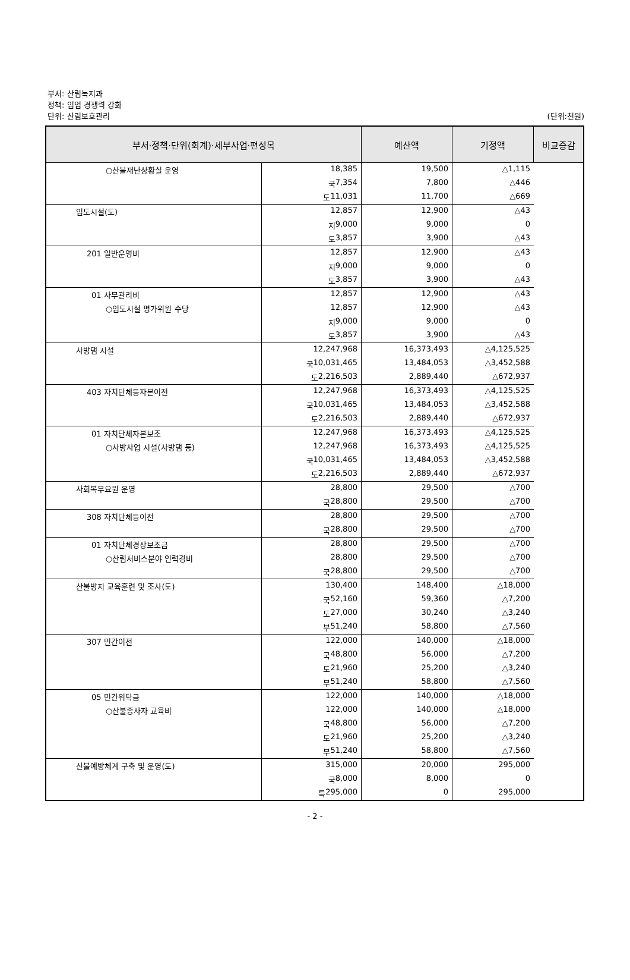부서: 산림녹지과
정책: 임업 경쟁력 강화
단위: 산림보호관리
(단위:천원)
| 부서·정책·단위(회계)·세부사업·편성목 | | 예산액 | 기정액 | 비교증감 |
| --- | --- | --- | --- | --- |
| ○산불재난상황실 운영 | 18,385 | 19,500 | △1,115 | |
| | 국 7,354 | 7,800 | △446 | |
| | 도 11,031 | 11,700 | △669 | |
| 임도시설(도) | 12,857 | 12,900 | △43 | |
| | 지 9,000 | 9,000 | 0 | |
| | 도 3,857 | 3,900 | △43 | |
| 201 일반운영비 | 12,857 | 12,900 | △43 | |
| | 지 9,000 | 9,000 | 0 | |
| | 도 3,857 | 3,900 | △43 | |
| 01 사무관리비 | 12,857 | 12,900 | △43 | |
| ○임도시설 평가위원 수당 | 12,857 | 12,900 | △43 | |
| | 지 9,000 | 9,000 | 0 | |
| | 도 3,857 | 3,900 | △43 | |
| 사방댐 시설 | 12,247,968 | 16,373,493 | △4,125,525 | |
| | 국 10,031,465 | 13,484,053 | △3,452,588 | |
| | 도 2,216,503 | 2,889,440 | △672,937 | |
| 403 자치단체등자본이전 | 12,247,968 | 16,373,493 | △4,125,525 | |
| | 국 10,031,465 | 13,484,053 | △3,452,588 | |
| | 도 2,216,503 | 2,889,440 | △672,937 | |
| 01 자치단체자본보조 | 12,247,968 | 16,373,493 | △4,125,525 | |
| ○사방사업 시설(사방댐 등) | 12,247,968 | 16,373,493 | △4,125,525 | |
| | 국 10,031,465 | 13,484,053 | △3,452,588 | |
| | 도 2,216,503 | 2,889,440 | △672,937 | |
| 사회복무요원 운영 | 28,800 | 29,500 | △700 | |
| | 국 28,800 | 29,500 | △700 | |
| 308 자치단체등이전 | 28,800 | 29,500 | △700 | |
| | 국 28,800 | 29,500 | △700 | |
| 01 자치단체경상보조금 | 28,800 | 29,500 | △700 | |
| ○산림서비스분야 인력경비 | 28,800 | 29,500 | △700 | |
| | 국 28,800 | 29,500 | △700 | |
| 산불방지 교육훈련 및 조사(도) | 130,400 | 148,400 | △18,000 | |
| | 국 52,160 | 59,360 | △7,200 | |
| | 도 27,000 | 30,240 | △3,240 | |
| | 부 51,240 | 58,800 | △7,560 | |
| 307 민간이전 | 122,000 | 140,000 | △18,000 | |
| | 국 48,800 | 56,000 | △7,200 | |
| | 도 21,960 | 25,200 | △3,240 | |
| | 부 51,240 | 58,800 | △7,560 | |
| 05 민간위탁금 | 122,000 | 140,000 | △18,000 | |
| ○산불종사자 교육비 | 122,000 | 140,000 | △18,000 | |
| | 국 48,800 | 56,000 | △7,200 | |
| | 도 21,960 | 25,200 | △3,240 | |
| | 부 51,240 | 58,800 | △7,560 | |
| 산불예방체계 구축 및 운영(도) | 315,000 | 20,000 | 295,000 | |
| | 국 8,000 | 8,000 | 0 | |
| | 특 295,000 | 0 | 295,000 | |
- 2 -